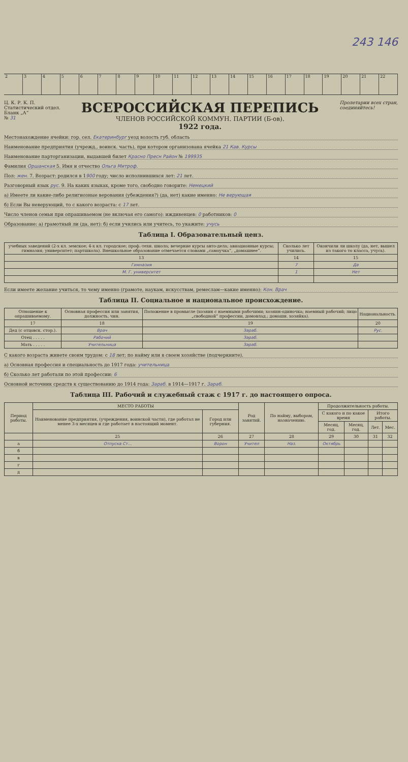243 146
2 3 4 5 6 7 8 9 10 11 12 13 14 15 16 17 18 19 20 21 22
Ц. К. Р. К. П.
Статистический отдел.
Бланк „А“
№ 31
ВСЕРОССИЙСКАЯ ПЕРЕПИСЬ
ЧЛЕНОВ РОССИЙСКОЙ КОММУН. ПАРТИИ (Б-ов).
1922 года.
Пролетарии всех стран,
соединяйтесь!
Местонахождение ячейки: гор. сел. Екатеринбург уезд волость губ. область
Наименование предприятия (учрежд., воинск. часть), при котором организована ячейка 21 Кав. Курсы
Наименование парторганизации, выдавшей билет Красно Пресн Район № 199935
Фамилия Оршанская 5. Имя и отчество Ольга Митроф.
Пол: жен. 7. Возраст: родился в 1900 году; число исполнившихся лет: 21 лет.
Разговорный язык рус. 9. На каких языках, кроме того, свободно говорите: Немецкий
а) Имеете ли какие-либо религиозные верования (убеждения?) (да, нет) какие именно: Не верующая
б) Если Вы неверующий, то с какого возраста: с 17 лет.
Число членов семьи при опрашиваемом (не включая его самого): иждивенцев: 0 работников: 0
Образование: а) грамотный ли (да, нет): б) если учились или учитесь, то укажите: учусь
Таблица I. Образовательный ценз.
| учебных заведений (2-х кл. земское; 4-х кл. городское; проф.-техн. школа; вечерние курсы авто-дела; авиационные курсы; гимназия; университет; партшкола). Внешкольное образование отмечается словами „самоучка“, „домашнее“. | Сколько лет учились. | Окончили ли школу (да, нет, вышел из такого то класса, учусь). |
| --- | --- | --- |
| 13 | 14 | 15 |
| Гимназия | 7 | Да |
| М. Г. университет | 1 | Нет |
Если имеете желание учиться, то чему именно (грамоте, наукам, искусствам, ремеслам—какие именно): Кон. Врач
Таблица II. Социальное и национальное происхождение.
| Отношение к опрашиваемому. | Основная профессия или занятия, должность, чин. | Положение в промысле (хозяин с наемными рабочими; хозяин-одиночка; наемный рабочий; лицо „свободной“ профессии, домовлад.; домашн. хозяйка). | Национальность. |
| --- | --- | --- | --- |
| 17 | 18 | 19 | 20 |
| Дед (с отцовск. стор.). | Врач | Зараб. | Рус. |
| Отец . . . . . | Рабочий | Зараб. | |
| Мать . . . . . | Учительница | Зараб. | |
С какого возраста живете своим трудом: с 18 лет; по найму или в своем хозяйстве (подчеркните).
а) Основная профессия и специальность до 1917 года: учительница
б) Сколько лет работали по этой профессии: 6
Основной источник средств к существованию до 1914 года: Зараб. в 1914—1917 г. Зараб.
Таблица III. Рабочий и служебный стаж с 1917 г. до настоящего опроса.
| Период работы. | МЕСТО РАБОТЫ | | Род занятий. | По найму, выборам, назначению. | Продолжительность работы. | | | |
| --- | --- | --- | --- | --- | --- | --- | --- | --- |
| | Наименование предприятия, (учреждения, воинской части), где работал не менее 3-х месяцев и где работает в настоящий момент. | Город или губерния. | | | С какого и по какое время | | Итого работы. | |
| | | | | | Месяц, год. | Месяц, год. | Лет. | Мес. |
| | 25 | 26 | 27 | 28 | 29 | 30 | 31 | 32 |
| а | Отпуска Ст... | Ворон | Учител | Наз. | Октябрь | | | |
| б | | | | | | | | |
| в | | | | | | | | |
| г | | | | | | | | |
| д | | | | | | | | |